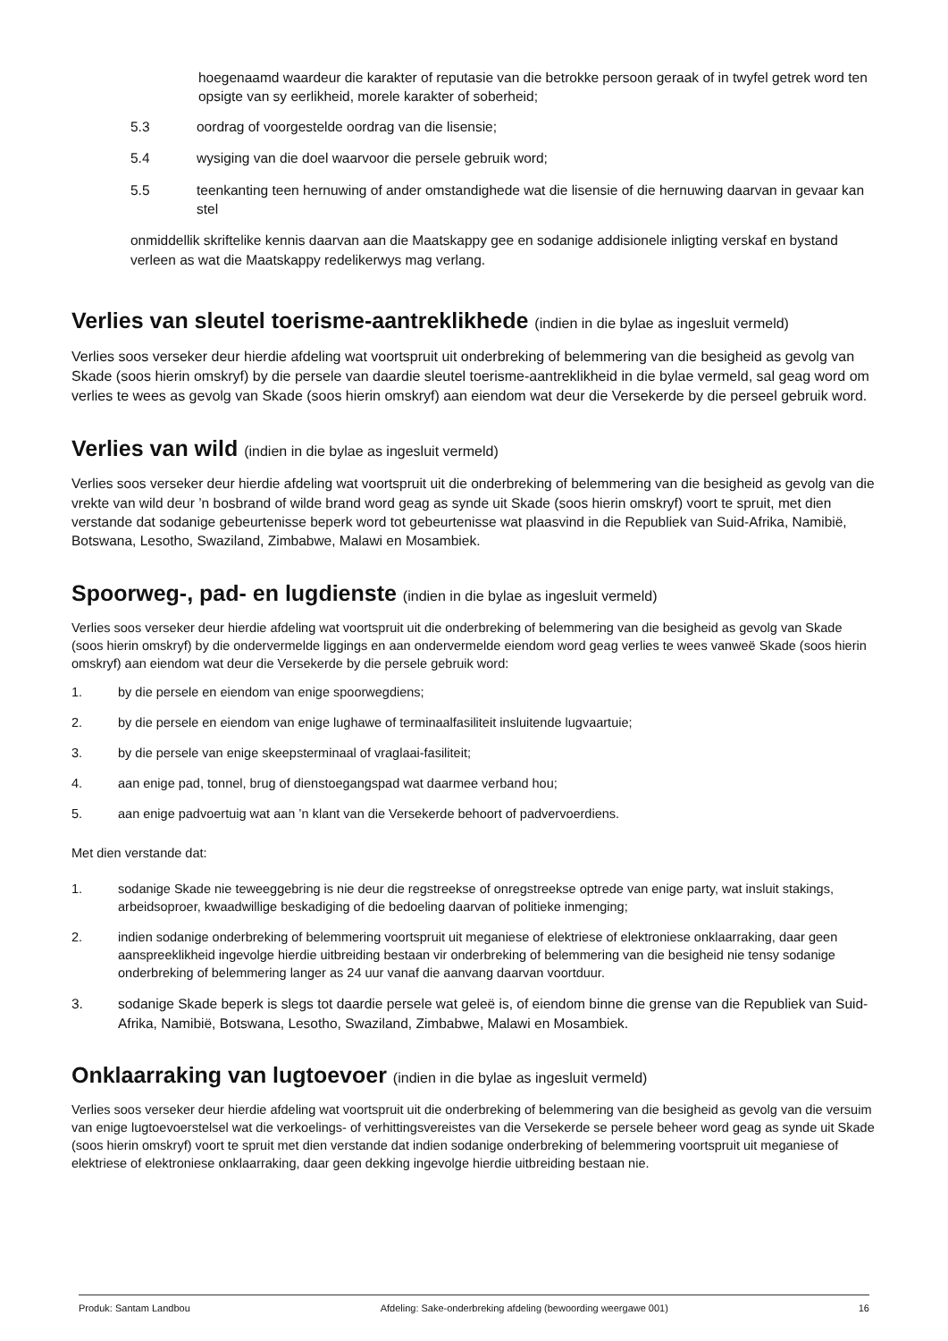hoegenaamd waardeur die karakter of reputasie van die betrokke persoon geraak of in twyfel getrek word ten opsigte van sy eerlikheid, morele karakter of soberheid;
5.3 oordrag of voorgestelde oordrag van die lisensie;
5.4 wysiging van die doel waarvoor die persele gebruik word;
5.5 teenkanting teen hernuwing of ander omstandighede wat die lisensie of die hernuwing daarvan in gevaar kan stel
onmiddellik skriftelike kennis daarvan aan die Maatskappy gee en sodanige addisionele inligting verskaf en bystand verleen as wat die Maatskappy redelikerwys mag verlang.
Verlies van sleutel toerisme-aantreklikhede (indien in die bylae as ingesluit vermeld)
Verlies soos verseker deur hierdie afdeling wat voortspruit uit onderbreking of belemmering van die besigheid as gevolg van Skade (soos hierin omskryf) by die persele van daardie sleutel toerisme-aantreklikheid in die bylae vermeld, sal geag word om verlies te wees as gevolg van Skade (soos hierin omskryf) aan eiendom wat deur die Versekerde by die perseel gebruik word.
Verlies van wild (indien in die bylae as ingesluit vermeld)
Verlies soos verseker deur hierdie afdeling wat voortspruit uit die onderbreking of belemmering van die besigheid as gevolg van die vrekte van wild deur ’n bosbrand of wilde brand word geag as synde uit Skade (soos hierin omskryf) voort te spruit, met dien verstande dat sodanige gebeurtenisse beperk word tot gebeurtenisse wat plaasvind in die Republiek van Suid-Afrika, Namibië, Botswana, Lesotho, Swaziland, Zimbabwe, Malawi en Mosambiek.
Spoorweg-, pad- en lugdienste (indien in die bylae as ingesluit vermeld)
Verlies soos verseker deur hierdie afdeling wat voortspruit uit die onderbreking of belemmering van die besigheid as gevolg van Skade (soos hierin omskryf) by die ondervermelde liggings en aan ondervermelde eiendom word geag verlies te wees vanweë Skade (soos hierin omskryf) aan eiendom wat deur die Versekerde by die persele gebruik word:
1. by die persele en eiendom van enige spoorwegdiens;
2. by die persele en eiendom van enige lughawe of terminaalfasiliteit insluitende lugvaartuie;
3. by die persele van enige skeepsterminaal of vraglaai-fasiliteit;
4. aan enige pad, tonnel, brug of dienstoegangspad wat daarmee verband hou;
5. aan enige padvoertuig wat aan ’n klant van die Versekerde behoort of padvervoerdiens.
Met dien verstande dat:
1. sodanige Skade nie teweeggebring is nie deur die regstreekse of onregstreekse optrede van enige party, wat insluit stakings, arbeidsoproer, kwaadwillige beskadiging of die bedoeling daarvan of politieke inmenging;
2. indien sodanige onderbreking of belemmering voortspruit uit meganiese of elektriese of elektroniese onklaarraking, daar geen aanspreeklikheid ingevolge hierdie uitbreiding bestaan vir onderbreking of belemmering van die besigheid nie tensy sodanige onderbreking of belemmering langer as 24 uur vanaf die aanvang daarvan voortduur.
3. sodanige Skade beperk is slegs tot daardie persele wat geleë is, of eiendom binne die grense van die Republiek van Suid-Afrika, Namibië, Botswana, Lesotho, Swaziland, Zimbabwe, Malawi en Mosambiek.
Onklaarraking van lugtoevoer (indien in die bylae as ingesluit vermeld)
Verlies soos verseker deur hierdie afdeling wat voortspruit uit die onderbreking of belemmering van die besigheid as gevolg van die versuim van enige lugtoevoerstelsel wat die verkoelings- of verhittingsvereistes van die Versekerde se persele beheer word geag as synde uit Skade (soos hierin omskryf) voort te spruit met dien verstande dat indien sodanige onderbreking of belemmering voortspruit uit meganiese of elektriese of elektroniese onklaarraking, daar geen dekking ingevolge hierdie uitbreiding bestaan nie.
Produk: Santam Landbou Afdeling: Sake-onderbreking afdeling (bewoording weergawe 001) 16